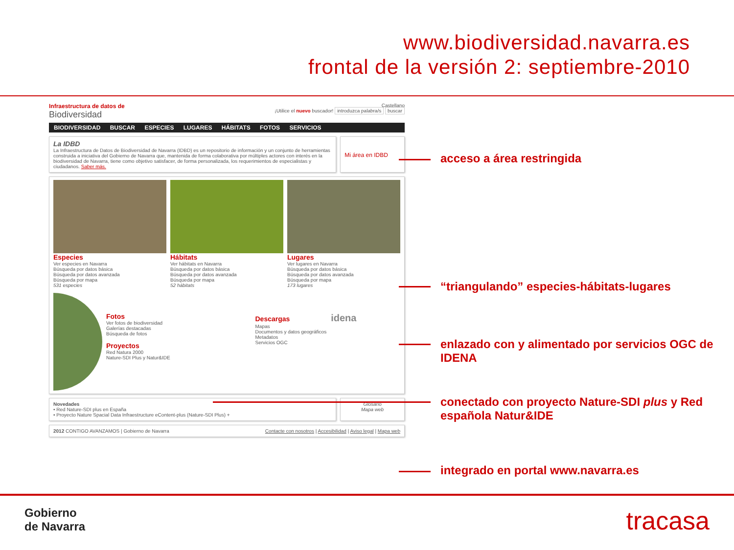www.biodiversidad.navarra.es
frontal de la versión 2: septiembre-2010
Infraestructura de datos de
Biodiversidad
Castellano
¡Utilice el nuevo buscador! introduzca palabra/s buscar
BIODIVERSIDAD BUSCAR ESPECIES LUGARES HÁBITATS FOTOS SERVICIOS
La IDBD
La Infraestructura de Datos de Biodiversidad de Navarra (IDBD) es un repositorio de información y un conjunto de herramientas construida a iniciativa del Gobierno de Navarra que, mantenida de forma colaborativa por múltiples actores con interés en la biodiversidad de Navarra, tiene como objetivo satisfacer, de forma personalizada, los requerimientos de especialistas y ciudadanos. Saber más.
Mi área en IDBD
Especies
Ver especies en Navarra
Búsqueda por datos básica
Búsqueda por datos avanzada
Búsqueda por mapa
531 especies
Hábitats
Ver hábitats en Navarra
Búsqueda por datos básica
Búsqueda por datos avanzada
Búsqueda por mapa
52 hábitats
Lugares
Ver lugares en Navarra
Búsqueda por datos básica
Búsqueda por datos avanzada
Búsqueda por mapa
173 lugares
Fotos
Ver fotos de biodiversidad
Galerías destacadas
Búsqueda de fotos
Proyectos
Red Natura 2000
Nature-SDI Plus y Natur&IDE
Descargas idena
Mapas
Documentos y datos geográficos
Metadatos
Servicios OGC
Novedades
• Red Nature-SDI plus en España
• Proyecto Nature Spacial Data Infraestructure eContent-plus (Nature-SDI Plus) +
Glosario
Mapa web
2012 CONTIGO AVANZAMOS | Gobierno de Navarra Contacte con nosotros | Accesibilidad | Aviso legal | Mapa web
acceso a área restringida
“triangulando” especies-hábitats-lugares
enlazado con y alimentado por servicios OGC de IDENA
conectado con proyecto Nature-SDI plus y Red española Natur&IDE
integrado en portal www.navarra.es
Gobierno
de Navarra
tracasa